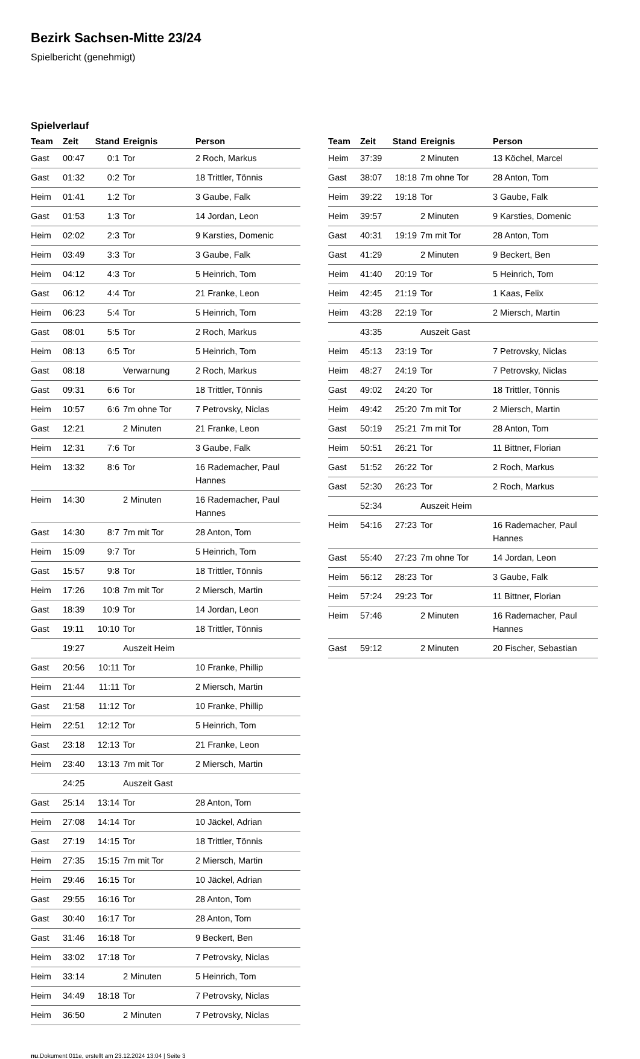Bezirk Sachsen-Mitte 23/24
Spielbericht (genehmigt)
Spielverlauf
| Team | Zeit | Stand | Ereignis | Person |
| --- | --- | --- | --- | --- |
| Gast | 00:47 | 0:1 | Tor | 2 Roch, Markus |
| Gast | 01:32 | 0:2 | Tor | 18 Trittler, Tönnis |
| Heim | 01:41 | 1:2 | Tor | 3 Gaube, Falk |
| Gast | 01:53 | 1:3 | Tor | 14 Jordan, Leon |
| Heim | 02:02 | 2:3 | Tor | 9 Karsties, Domenic |
| Heim | 03:49 | 3:3 | Tor | 3 Gaube, Falk |
| Heim | 04:12 | 4:3 | Tor | 5 Heinrich, Tom |
| Gast | 06:12 | 4:4 | Tor | 21 Franke, Leon |
| Heim | 06:23 | 5:4 | Tor | 5 Heinrich, Tom |
| Gast | 08:01 | 5:5 | Tor | 2 Roch, Markus |
| Heim | 08:13 | 6:5 | Tor | 5 Heinrich, Tom |
| Gast | 08:18 | | Verwarnung | 2 Roch, Markus |
| Gast | 09:31 | 6:6 | Tor | 18 Trittler, Tönnis |
| Heim | 10:57 | 6:6 | 7m ohne Tor | 7 Petrovsky, Niclas |
| Gast | 12:21 | | 2 Minuten | 21 Franke, Leon |
| Heim | 12:31 | 7:6 | Tor | 3 Gaube, Falk |
| Heim | 13:32 | 8:6 | Tor | 16 Rademacher, Paul Hannes |
| Heim | 14:30 | | 2 Minuten | 16 Rademacher, Paul Hannes |
| Gast | 14:30 | 8:7 | 7m mit Tor | 28 Anton, Tom |
| Heim | 15:09 | 9:7 | Tor | 5 Heinrich, Tom |
| Gast | 15:57 | 9:8 | Tor | 18 Trittler, Tönnis |
| Heim | 17:26 | 10:8 | 7m mit Tor | 2 Miersch, Martin |
| Gast | 18:39 | 10:9 | Tor | 14 Jordan, Leon |
| Gast | 19:11 | 10:10 | Tor | 18 Trittler, Tönnis |
| | 19:27 | | Auszeit Heim | |
| Gast | 20:56 | 10:11 | Tor | 10 Franke, Phillip |
| Heim | 21:44 | 11:11 | Tor | 2 Miersch, Martin |
| Gast | 21:58 | 11:12 | Tor | 10 Franke, Phillip |
| Heim | 22:51 | 12:12 | Tor | 5 Heinrich, Tom |
| Gast | 23:18 | 12:13 | Tor | 21 Franke, Leon |
| Heim | 23:40 | 13:13 | 7m mit Tor | 2 Miersch, Martin |
| | 24:25 | | Auszeit Gast | |
| Gast | 25:14 | 13:14 | Tor | 28 Anton, Tom |
| Heim | 27:08 | 14:14 | Tor | 10 Jäckel, Adrian |
| Gast | 27:19 | 14:15 | Tor | 18 Trittler, Tönnis |
| Heim | 27:35 | 15:15 | 7m mit Tor | 2 Miersch, Martin |
| Heim | 29:46 | 16:15 | Tor | 10 Jäckel, Adrian |
| Gast | 29:55 | 16:16 | Tor | 28 Anton, Tom |
| Gast | 30:40 | 16:17 | Tor | 28 Anton, Tom |
| Gast | 31:46 | 16:18 | Tor | 9 Beckert, Ben |
| Heim | 33:02 | 17:18 | Tor | 7 Petrovsky, Niclas |
| Heim | 33:14 | | 2 Minuten | 5 Heinrich, Tom |
| Heim | 34:49 | 18:18 | Tor | 7 Petrovsky, Niclas |
| Heim | 36:50 | | 2 Minuten | 7 Petrovsky, Niclas |
| Team | Zeit | Stand | Ereignis | Person |
| --- | --- | --- | --- | --- |
| Heim | 37:39 | | 2 Minuten | 13 Köchel, Marcel |
| Gast | 38:07 | 18:18 | 7m ohne Tor | 28 Anton, Tom |
| Heim | 39:22 | 19:18 | Tor | 3 Gaube, Falk |
| Heim | 39:57 | | 2 Minuten | 9 Karsties, Domenic |
| Gast | 40:31 | 19:19 | 7m mit Tor | 28 Anton, Tom |
| Gast | 41:29 | | 2 Minuten | 9 Beckert, Ben |
| Heim | 41:40 | 20:19 | Tor | 5 Heinrich, Tom |
| Heim | 42:45 | 21:19 | Tor | 1 Kaas, Felix |
| Heim | 43:28 | 22:19 | Tor | 2 Miersch, Martin |
| | 43:35 | | Auszeit Gast | |
| Heim | 45:13 | 23:19 | Tor | 7 Petrovsky, Niclas |
| Heim | 48:27 | 24:19 | Tor | 7 Petrovsky, Niclas |
| Gast | 49:02 | 24:20 | Tor | 18 Trittler, Tönnis |
| Heim | 49:42 | 25:20 | 7m mit Tor | 2 Miersch, Martin |
| Gast | 50:19 | 25:21 | 7m mit Tor | 28 Anton, Tom |
| Heim | 50:51 | 26:21 | Tor | 11 Bittner, Florian |
| Gast | 51:52 | 26:22 | Tor | 2 Roch, Markus |
| Gast | 52:30 | 26:23 | Tor | 2 Roch, Markus |
| | 52:34 | | Auszeit Heim | |
| Heim | 54:16 | 27:23 | Tor | 16 Rademacher, Paul Hannes |
| Gast | 55:40 | 27:23 | 7m ohne Tor | 14 Jordan, Leon |
| Heim | 56:12 | 28:23 | Tor | 3 Gaube, Falk |
| Heim | 57:24 | 29:23 | Tor | 11 Bittner, Florian |
| Heim | 57:46 | | 2 Minuten | 16 Rademacher, Paul Hannes |
| Gast | 59:12 | | 2 Minuten | 20 Fischer, Sebastian |
nu.Dokument 011e, erstellt am 23.12.2024 13:04 | Seite 3